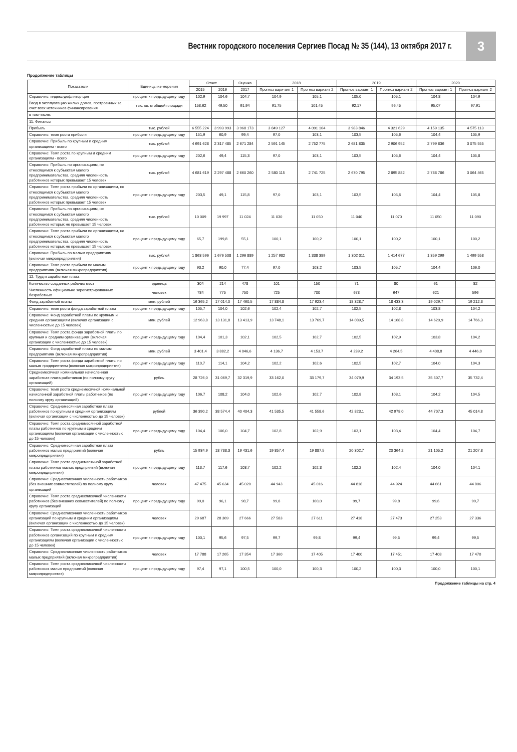Вестник городского поселения Сергиев Посад № 35 (144), 13 октября 2017 г.
3
Продолжение таблицы
| Показатели | Единицы из-мерения | Отчет | | Оценка | 2018 | | 2019 | | 2020 | |
| --- | --- | --- | --- | --- | --- | --- | --- | --- | --- | --- |
| | | 2015 | 2016 | 2017 | Прогноз вари-ант 1 | Прогноз вариант 2 | Прогноз вариант 1 | Прогноз вариант 2 | Прогноз вариант 1 | Прогноз вариант 2 |
| Справочно: индекс-дефлятор цен | процент к предыдущему году | 102,9 | 104,6 | 104,7 | 104,9 | 105,1 | 105,0 | 105,1 | 104,8 | 104,9 |
| Ввод в эксплуатацию жилых домов, построенных за счет всех источников финансирования | тыс. кв. м общей площади | 158,62 | 49,50 | 91,94 | 91,75 | 101,45 | 92,17 | 96,45 | 95,07 | 97,91 |
| в том числе: | | | | | | | | | | |
| 11. Финансы | | | | | | | | | | |
| Прибыль | тыс. рублей | 6 555 224 | 3 993 993 | 3 968 173 | 3 849 127 | 4 091 164 | 3 983 846 | 4 321 629 | 4 159 135 | 4 575 113 |
| Справочно: темп роста прибыли | процент к предыдущему году | 151,9 | 60,9 | 99,4 | 97,0 | 103,1 | 103,5 | 105,6 | 104,4 | 105,9 |
| Справочно: Прибыль по крупным и средним организациям - всего | тыс. рублей | 4 691 628 | 2 317 485 | 2 671 284 | 2 591 145 | 2 752 775 | 2 681 835 | 2 906 952 | 2 799 836 | 3 075 555 |
| Справочно: Темп роста по крупным и средним организациям - всего | процент к предыдущему году | 202,6 | 49,4 | 115,3 | 97,0 | 103,1 | 103,5 | 105,6 | 104,4 | 105,8 |
| Справочно: Прибыль по организациям, не относящимся к субъектам малого предпринимательства, средняя численность работников которых превышает 15 человек | тыс. рублей | 4 681 619 | 2 297 488 | 2 660 260 | 2 580 115 | 2 741 725 | 2 670 795 | 2 895 882 | 2 788 786 | 3 064 465 |
| Справочно: Темп роста прибыли по организациям, не относящимся к субъектам малого предпринимательства, средняя численность работников которых превышает 15 человек | процент к предыдущему году | 203,5 | 49,1 | 115,8 | 97,0 | 103,1 | 103,5 | 105,6 | 104,4 | 105,8 |
| Справочно: Прибыль по организациям, не относящимся к субъектам малого предпринимательства, средняя численность работников которых не превышает 15 человек | тыс. рублей | 10 009 | 19 997 | 11 024 | 11 030 | 11 050 | 11 040 | 11 070 | 11 050 | 11 090 |
| Справочно: Темп роста прибыли по организациям, не относящимся к субъектам малого предпринимательства, средняя численность работников которых не превышает 15 человек | процент к предыдущему году | 65,7 | 199,8 | 55,1 | 100,1 | 100,2 | 100,1 | 100,2 | 100,1 | 100,2 |
| Справочно: Прибыль по малым предприятиям (включая микропредприятия) | тыс. рублей | 1 863 596 | 1 676 508 | 1 296 889 | 1 257 982 | 1 338 389 | 1 302 011 | 1 414 677 | 1 359 299 | 1 499 558 |
| Справочно: Темп роста прибыли по малым предприятиям (включая микропредприятия) | процент к предыдущему году | 93,2 | 90,0 | 77,4 | 97,0 | 103,2 | 103,5 | 105,7 | 104,4 | 106,0 |
| 12. Труд и заработная плата | | | | | | | | | | |
| Количество созданных рабочих мест | единица | 304 | 214 | 478 | 101 | 150 | 71 | 80 | 61 | 82 |
| Численность официально зарегистрированных безработных | человек | 784 | 775 | 750 | 725 | 700 | 673 | 647 | 621 | 596 |
| Фонд заработной платы | млн. рублей | 16 365,2 | 17 014,0 | 17 460,5 | 17 884,8 | 17 923,4 | 18 328,7 | 18 433,3 | 19 029,7 | 19 212,3 |
| Справочно: темп роста фонда заработной платы | процент к предыдущему году | 105,7 | 104,0 | 102,6 | 102,4 | 102,7 | 102,5 | 102,8 | 103,8 | 104,2 |
| Справочно: Фонд заработной платы по крупным и средним организациям (включая организации с численностью до 15 человек) | млн. рублей | 12 963,8 | 13 131,8 | 13 413,9 | 13 748,1 | 13 769,7 | 14 089,5 | 14 168,8 | 14 620,9 | 14 766,3 |
| Справочно: Темп роста фонда заработной платы по крупным и средним организациям (включая организации с численностью до 15 человек) | процент к предыдущему году | 104,4 | 101,3 | 102,1 | 102,5 | 102,7 | 102,5 | 102,9 | 103,8 | 104,2 |
| Справочно: Фонд заработной платы по малым предприятиям (включая микропредприятия) | млн. рублей | 3 401,4 | 3 882,2 | 4 046,6 | 4 136,7 | 4 153,7 | 4 239,2 | 4 264,5 | 4 408,8 | 4 446,0 |
| Справочно: Темп роста фонда заработной платы по малым предприятиям (включая микропредприятия) | процент к предыдущему году | 110,7 | 114,1 | 104,2 | 102,2 | 102,6 | 102,5 | 102,7 | 104,0 | 104,3 |
| Среднемесячная номинальная начисленная заработная плата работников (по полному кругу организаций) | рубль | 28 726,0 | 31 069,7 | 32 319,9 | 33 162,0 | 33 179,7 | 34 079,9 | 34 193,5 | 35 507,7 | 35 732,4 |
| Справочно: темп роста среднемесячной номинальной начисленной заработной платы работников (по полному кругу организаций) | процент к предыдущему году | 106,7 | 108,2 | 104,0 | 102,6 | 102,7 | 102,8 | 103,1 | 104,2 | 104,5 |
| Справочно: Среднемесячная заработная плата работников по крупным и средним организациям (включая организации с численностью до 15 человек) | рублей | 36 390,2 | 38 574,4 | 40 404,3 | 41 535,5 | 41 558,6 | 42 823,1 | 42 978,0 | 44 707,3 | 45 014,8 |
| Справочно: Темп роста среднемесячной заработной платы работников по крупным и средним организациям (включая организации с численностью до 15 человек) | процент к предыдущему году | 104,4 | 106,0 | 104,7 | 102,8 | 102,9 | 103,1 | 103,4 | 104,4 | 104,7 |
| Справочно: Среднемесячная заработная плата работников малых предприятий (включая микропредприятия) | рубль | 15 934,9 | 18 738,3 | 19 431,6 | 19 857,4 | 19 887,5 | 20 302,7 | 20 364,2 | 21 105,2 | 21 207,8 |
| Справочно: Темп роста среднемесячной заработной платы работников малых предприятий (включая микропредприятия) | процент к предыдущему году | 113,7 | 117,6 | 103,7 | 102,2 | 102,3 | 102,2 | 102,4 | 104,0 | 104,1 |
| Справочно: Среднесписочная численность работников (без внешних совместителей) по полному кругу организаций | человек | 47 475 | 45 634 | 45 020 | 44 943 | 45 016 | 44 818 | 44 924 | 44 661 | 44 806 |
| Справочно: Темп роста среднесписочной численности работников (без внешних совместителей) по полному кругу организаций | процент к предыдущему году | 99,0 | 96,1 | 98,7 | 99,8 | 100,0 | 99,7 | 99,8 | 99,6 | 99,7 |
| Справочно: Среднесписочная численность работников организаций по крупным и средним организациям (включая организации с численностью до 15 человек) | человек | 29 687 | 28 369 | 27 666 | 27 583 | 27 611 | 27 418 | 27 473 | 27 253 | 27 336 |
| Справочно: Темп роста среднесписочной численности работников организаций по крупным и средним организациям (включая организации с численностью до 15 человек) | процент к предыдущему году | 100,1 | 95,6 | 97,5 | 99,7 | 99,8 | 99,4 | 99,5 | 99,4 | 99,5 |
| Справочно: Среднесписочная численность работников малых предприятий (включая микропредприятия) | человек | 17 788 | 17 265 | 17 354 | 17 360 | 17 405 | 17 400 | 17 451 | 17 408 | 17 470 |
| Справочно: Темп роста среднесписочной численности работников малых предприятий (включая микропредприятия) | процент к предыдущему году | 97,4 | 97,1 | 100,5 | 100,0 | 100,3 | 100,2 | 100,3 | 100,0 | 100,1 |
Продолжение таблицы на стр. 4